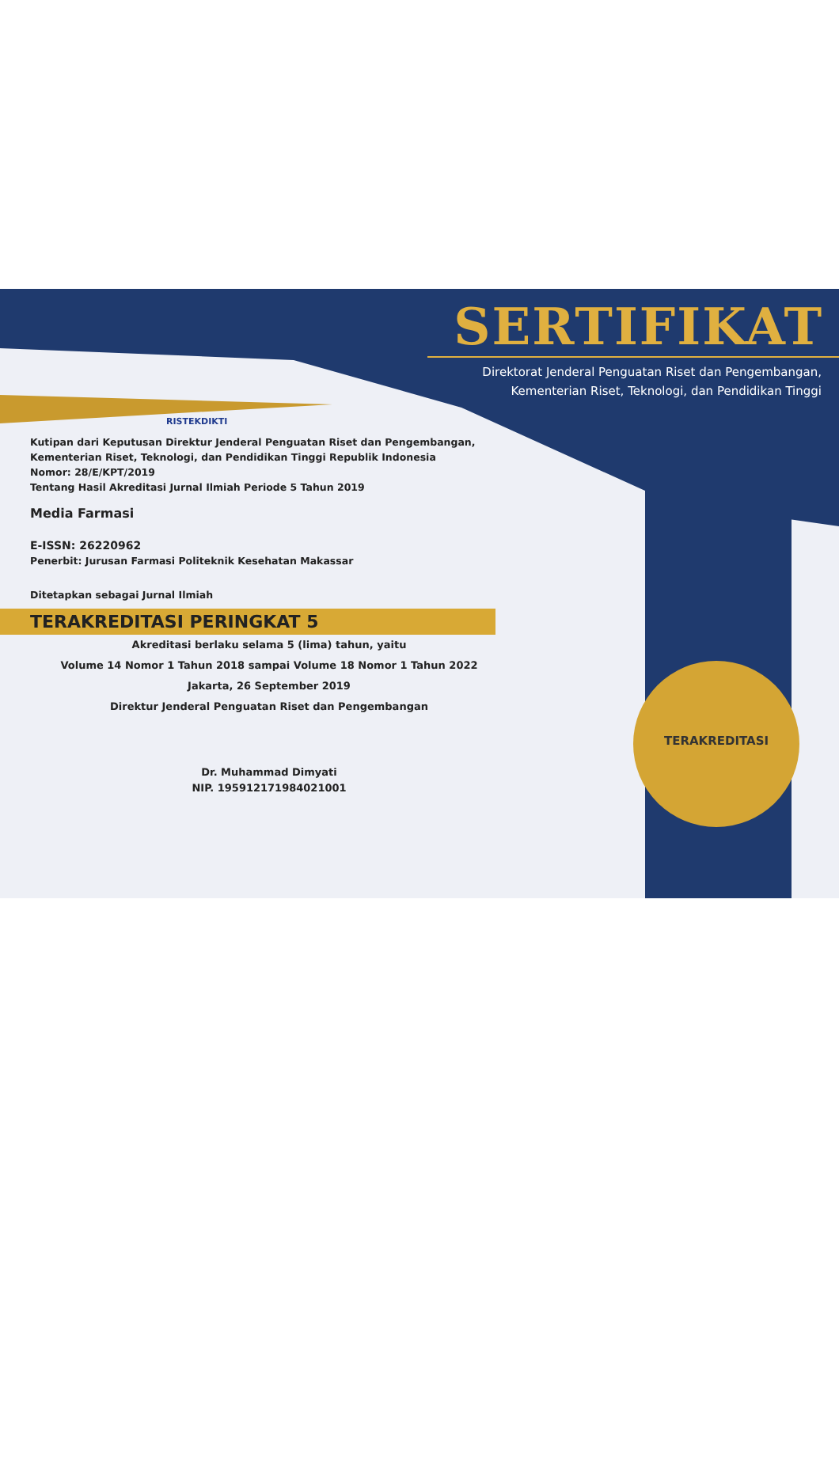TERAKREDITASI
SERTIFIKAT
Direktorat Jenderal Penguatan Riset dan Pengembangan,
Kementerian Riset, Teknologi, dan Pendidikan Tinggi
RISTEKDIKTI
Kutipan dari Keputusan Direktur Jenderal Penguatan Riset dan Pengembangan,
Kementerian Riset, Teknologi, dan Pendidikan Tinggi Republik Indonesia
Nomor: 28/E/KPT/2019
Tentang Hasil Akreditasi Jurnal Ilmiah Periode 5 Tahun 2019
Media Farmasi
E-ISSN: 26220962
Penerbit: Jurusan Farmasi Politeknik Kesehatan Makassar
Ditetapkan sebagai Jurnal Ilmiah
TERAKREDITASI PERINGKAT 5
Akreditasi berlaku selama 5 (lima) tahun, yaitu
Volume 14 Nomor 1 Tahun 2018 sampai Volume 18 Nomor 1 Tahun 2022
Jakarta, 26 September 2019
Direktur Jenderal Penguatan Riset dan Pengembangan
Dr. Muhammad Dimyati
NIP. 195912171984021001